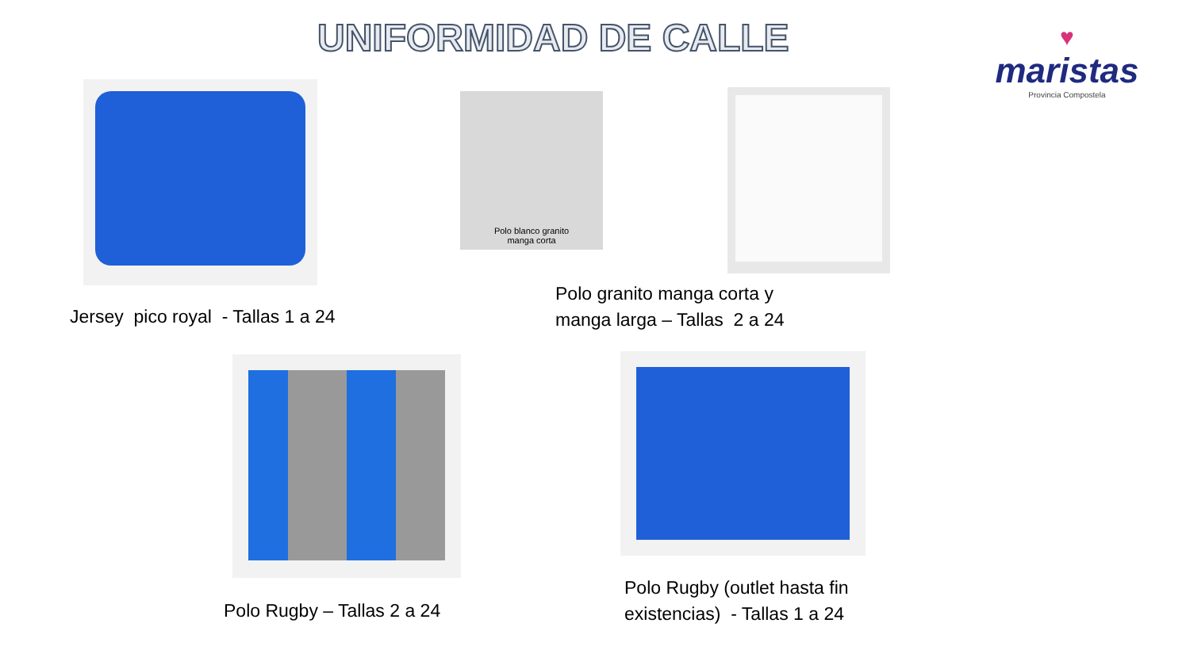UNIFORMIDAD DE CALLE
♥
maristas
Provincia Compostela
Polo blanco granito
manga corta
Jersey pico royal - Tallas 1 a 24
Polo granito manga corta y
manga larga – Tallas 2 a 24
Polo Rugby – Tallas 2 a 24
Polo Rugby (outlet hasta fin
existencias) - Tallas 1 a 24